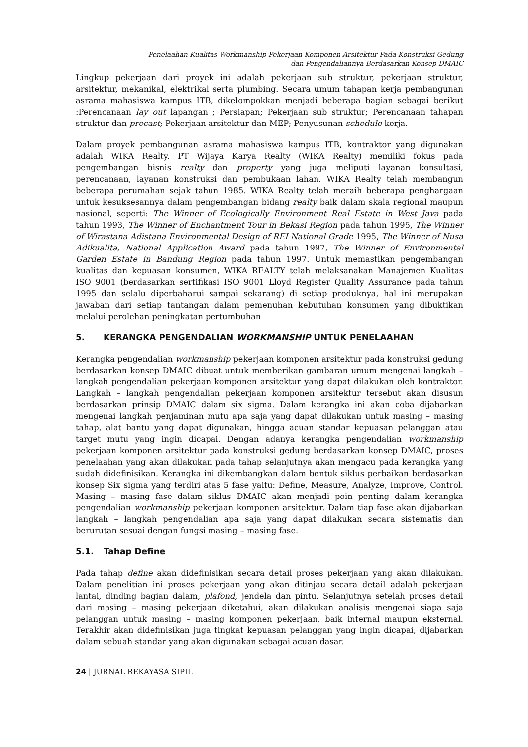Penelaahan Kualitas Workmanship Pekerjaan Komponen Arsitektur Pada Konstruksi Gedung
dan Pengendaliannya Berdasarkan Konsep DMAIC
Lingkup pekerjaan dari proyek ini adalah pekerjaan sub struktur, pekerjaan struktur, arsitektur, mekanikal, elektrikal serta plumbing. Secara umum tahapan kerja pembangunan asrama mahasiswa kampus ITB, dikelompokkan menjadi beberapa bagian sebagai berikut :Perencanaan lay out lapangan ; Persiapan; Pekerjaan sub struktur; Perencanaan tahapan struktur dan precast; Pekerjaan arsitektur dan MEP; Penyusunan schedule kerja.
Dalam proyek pembangunan asrama mahasiswa kampus ITB, kontraktor yang digunakan adalah WIKA Realty. PT Wijaya Karya Realty (WIKA Realty) memiliki fokus pada pengembangan bisnis realty dan property yang juga meliputi layanan konsultasi, perencanaan, layanan konstruksi dan pembukaan lahan. WIKA Realty telah membangun beberapa perumahan sejak tahun 1985. WIKA Realty telah meraih beberapa penghargaan untuk kesuksesannya dalam pengembangan bidang realty baik dalam skala regional maupun nasional, seperti: The Winner of Ecologically Environment Real Estate in West Java pada tahun 1993, The Winner of Enchantment Tour in Bekasi Region pada tahun 1995, The Winner of Wirastana Adistana Environmental Design of REI National Grade 1995, The Winner of Nusa Adikualita, National Application Award pada tahun 1997, The Winner of Environmental Garden Estate in Bandung Region pada tahun 1997. Untuk memastikan pengembangan kualitas dan kepuasan konsumen, WIKA REALTY telah melaksanakan Manajemen Kualitas ISO 9001 (berdasarkan sertifikasi ISO 9001 Lloyd Register Quality Assurance pada tahun 1995 dan selalu diperbaharui sampai sekarang) di setiap produknya, hal ini merupakan jawaban dari setiap tantangan dalam pemenuhan kebutuhan konsumen yang dibuktikan melalui perolehan peningkatan pertumbuhan
5. KERANGKA PENGENDALIAN WORKMANSHIP UNTUK PENELAAHAN
Kerangka pengendalian workmanship pekerjaan komponen arsitektur pada konstruksi gedung berdasarkan konsep DMAIC dibuat untuk memberikan gambaran umum mengenai langkah – langkah pengendalian pekerjaan komponen arsitektur yang dapat dilakukan oleh kontraktor. Langkah – langkah pengendalian pekerjaan komponen arsitektur tersebut akan disusun berdasarkan prinsip DMAIC dalam six sigma. Dalam kerangka ini akan coba dijabarkan mengenai langkah penjaminan mutu apa saja yang dapat dilakukan untuk masing – masing tahap, alat bantu yang dapat digunakan, hingga acuan standar kepuasan pelanggan atau target mutu yang ingin dicapai. Dengan adanya kerangka pengendalian workmanship pekerjaan komponen arsitektur pada konstruksi gedung berdasarkan konsep DMAIC, proses penelaahan yang akan dilakukan pada tahap selanjutnya akan mengacu pada kerangka yang sudah didefinisikan. Kerangka ini dikembangkan dalam bentuk siklus perbaikan berdasarkan konsep Six sigma yang terdiri atas 5 fase yaitu: Define, Measure, Analyze, Improve, Control. Masing – masing fase dalam siklus DMAIC akan menjadi poin penting dalam kerangka pengendalian workmanship pekerjaan komponen arsitektur. Dalam tiap fase akan dijabarkan langkah – langkah pengendalian apa saja yang dapat dilakukan secara sistematis dan berurutan sesuai dengan fungsi masing – masing fase.
5.1. Tahap Define
Pada tahap define akan didefinisikan secara detail proses pekerjaan yang akan dilakukan. Dalam penelitian ini proses pekerjaan yang akan ditinjau secara detail adalah pekerjaan lantai, dinding bagian dalam, plafond, jendela dan pintu. Selanjutnya setelah proses detail dari masing – masing pekerjaan diketahui, akan dilakukan analisis mengenai siapa saja pelanggan untuk masing – masing komponen pekerjaan, baik internal maupun eksternal. Terakhir akan didefinisikan juga tingkat kepuasan pelanggan yang ingin dicapai, dijabarkan dalam sebuah standar yang akan digunakan sebagai acuan dasar.
24 | JURNAL REKAYASA SIPIL